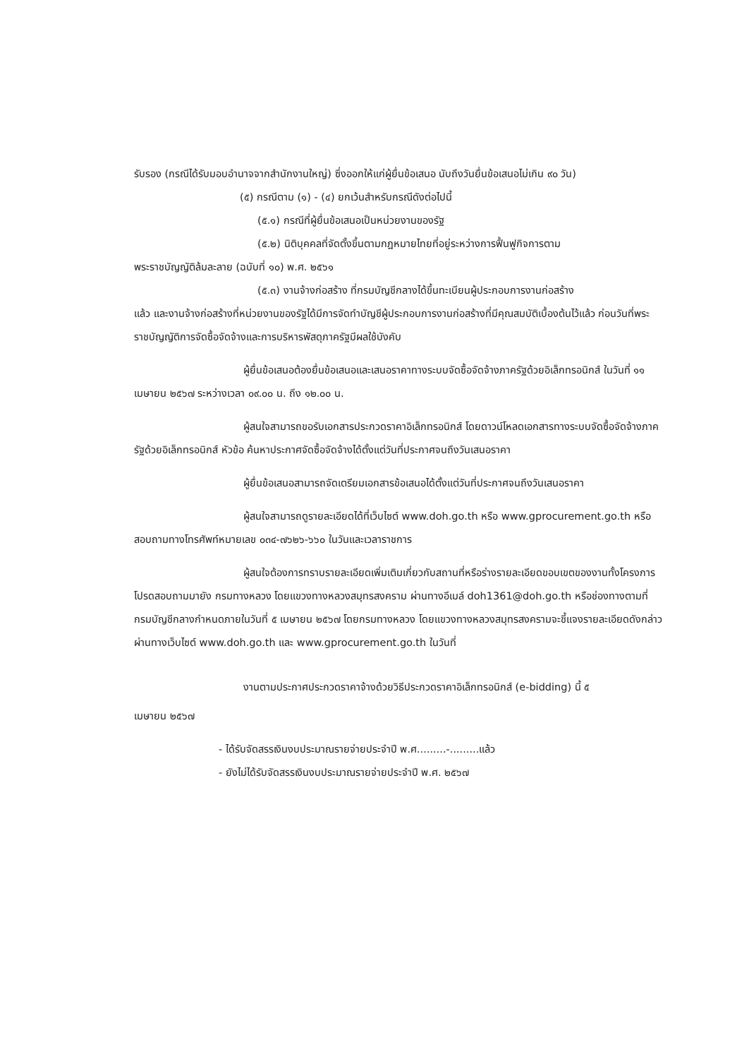รับรอง (กรณีได้รับมอบอำนาจจากสำนักงานใหญ่) ซึ่งออกให้แก่ผู้ยื่นข้อเสนอ นับถึงวันยื่นข้อเสนอไม่เกิน ๙๐ วัน)
(๕) กรณีตาม (๑) - (๔) ยกเว้นสำหรับกรณีดังต่อไปนี้
(๕.๑) กรณีที่ผู้ยื่นข้อเสนอเป็นหน่วยงานของรัฐ
(๕.๒) นิติบุคคลที่จัดตั้งขึ้นตามกฎหมายไทยที่อยู่ระหว่างการฟื้นฟูกิจการตาม
พระราชบัญญัติล้มละลาย (ฉบับที่ ๑๐) พ.ศ. ๒๕๖๑
(๕.๓) งานจ้างก่อสร้าง ที่กรมบัญชีกลางได้ขึ้นทะเบียนผู้ประกอบการงานก่อสร้าง
แล้ว และงานจ้างก่อสร้างที่หน่วยงานของรัฐได้มีการจัดทำบัญชีผู้ประกอบการงานก่อสร้างที่มีคุณสมบัติเบื้องต้นไว้แล้ว ก่อนวันที่พระราชบัญญัติการจัดซื้อจัดจ้างและการบริหารพัสดุภาครัฐมีผลใช้บังคับ
ผู้ยื่นข้อเสนอต้องยื่นข้อเสนอและเสนอราคาทางระบบจัดซื้อจัดจ้างภาครัฐด้วยอิเล็กทรอนิกส์ ในวันที่ ๑๑ เมษายน ๒๕๖๗ ระหว่างเวลา ๐๙.๐๐ น. ถึง ๑๒.๐๐ น.
ผู้สนใจสามารถขอรับเอกสารประกวดราคาอิเล็กทรอนิกส์ โดยดาวน์โหลดเอกสารทางระบบจัดซื้อจัดจ้างภาครัฐด้วยอิเล็กทรอนิกส์ หัวข้อ ค้นหาประกาศจัดซื้อจัดจ้างได้ตั้งแต่วันที่ประกาศจนถึงวันเสนอราคา
ผู้ยื่นข้อเสนอสามารถจัดเตรียมเอกสารข้อเสนอได้ตั้งแต่วันที่ประกาศจนถึงวันเสนอราคา
ผู้สนใจสามารถดูรายละเอียดได้ที่เว็บไซต์ www.doh.go.th หรือ www.gprocurement.go.th หรือสอบถามทางโทรศัพท์หมายเลข ๐๓๔-๗๖๒๖-๖๖๐ ในวันและเวลาราชการ
ผู้สนใจต้องการทราบรายละเอียดเพิ่มเติมเกี่ยวกับสถานที่หรือร่างรายละเอียดขอบเขตของงานทั้งโครงการ โปรดสอบถามมายัง กรมทางหลวง โดยแขวงทางหลวงสมุทรสงคราม ผ่านทางอีเมล์ doh1361@doh.go.th หรือช่องทางตามที่กรมบัญชีกลางกำหนดภายในวันที่ ๕ เมษายน ๒๕๖๗ โดยกรมทางหลวง โดยแขวงทางหลวงสมุทรสงครามจะชี้แจงรายละเอียดดังกล่าวผ่านทางเว็บไซต์ www.doh.go.th และ www.gprocurement.go.th ในวันที่
งานตามประกาศประกวดราคาจ้างด้วยวิธีประกวดราคาอิเล็กทรอนิกส์ (e-bidding) นี้ ๕
เมษายน ๒๕๖๗
- ได้รับจัดสรรเงินงบประมาณรายจ่ายประจำปี พ.ศ.........-.........แล้ว
- ยังไม่ได้รับจัดสรรเงินงบประมาณรายจ่ายประจำปี พ.ศ. ๒๕๖๗